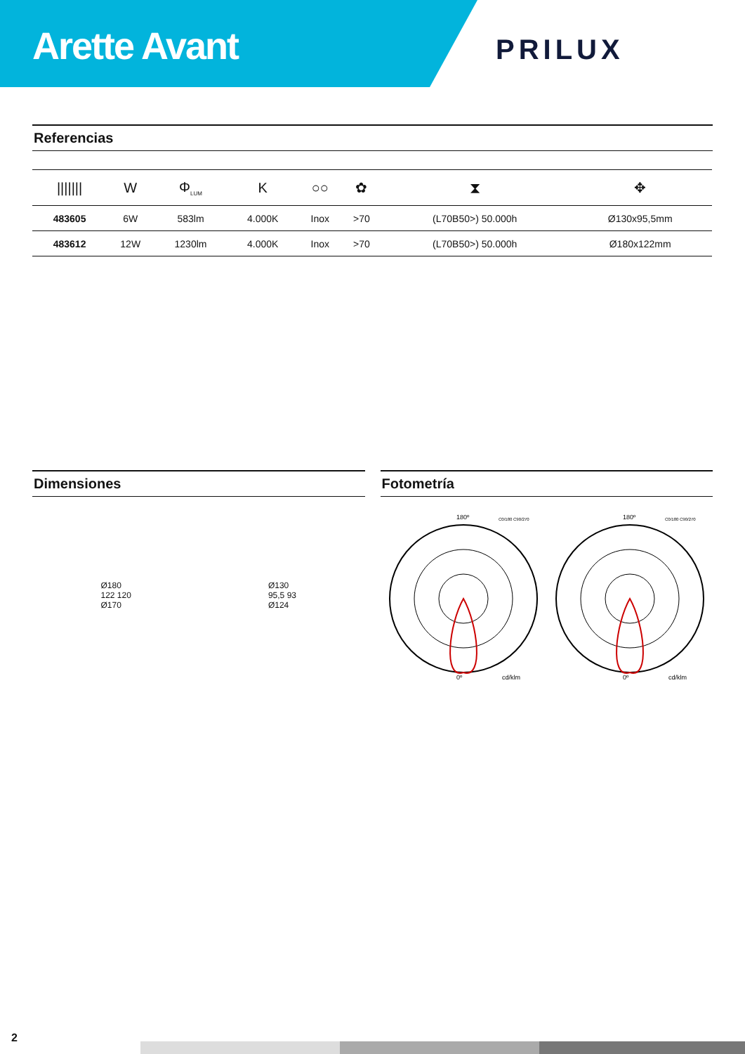Arette Avant
PRILUX
Referencias
| /////// | W | Φ<sub>LUM</sub> | K | ○○ | ✿ | ⧗ | ✥ |
| --- | --- | --- | --- | --- | --- | --- | --- |
| 483605 | 6W | 583lm | 4.000K | Inox | >70 | (L70B50>) 50.000h | Ø130x95,5mm |
| 483612 | 12W | 1230lm | 4.000K | Inox | >70 | (L70B50>) 50.000h | Ø180x122mm |
Dimensiones
Ø180
122 120
Ø170
Ø130
95,5 93
Ø124
Fotometría
180º
0º
cd/klm
C0/180 C90/270
180º
0º
cd/klm
C0/180 C90/270
2